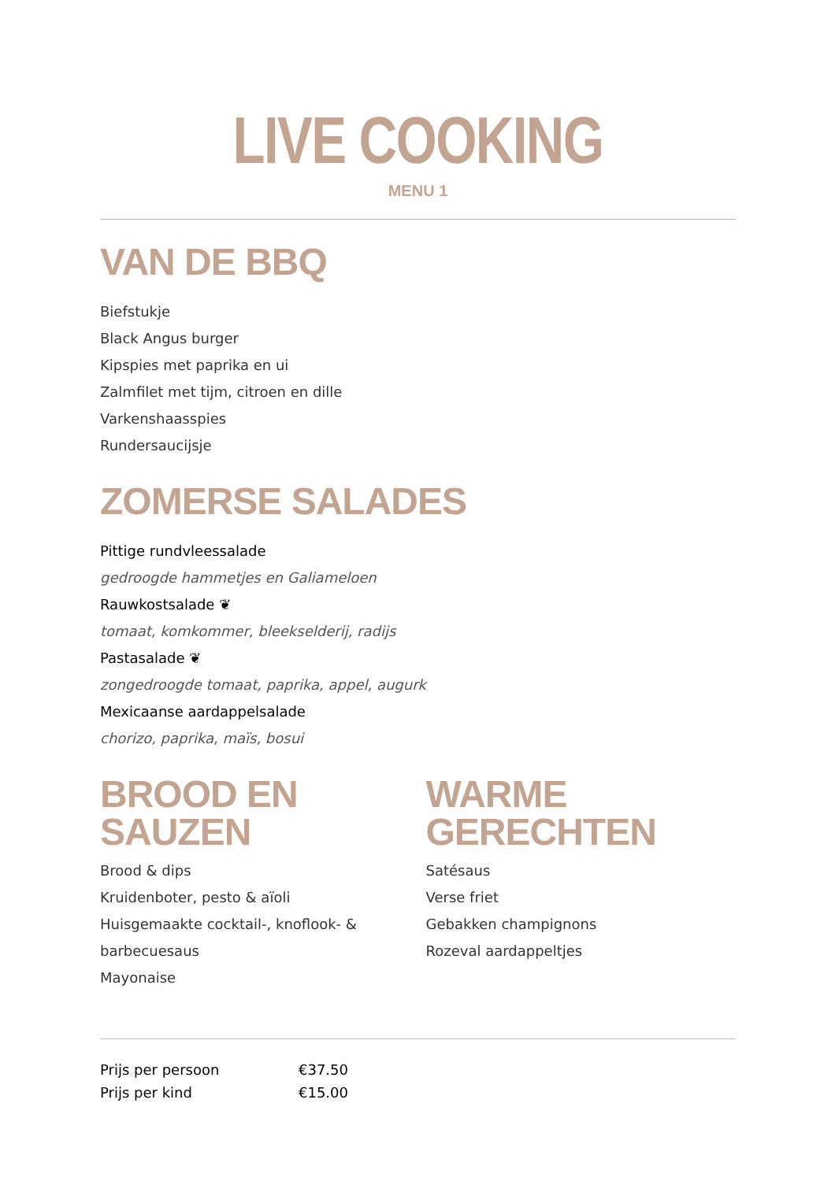LIVE COOKING
MENU 1
VAN DE BBQ
Biefstukje
Black Angus burger
Kipspies met paprika en ui
Zalmfilet met tijm, citroen en dille
Varkenshaasspies
Rundersaucijsje
ZOMERSE SALADES
Pittige rundvleessalade
gedroogde hammetjes en Galiameloen
Rauwkostsalade ❦
tomaat, komkommer, bleekselderij, radijs
Pastasalade ❦
zongedroogde tomaat, paprika, appel, augurk
Mexicaanse aardappelsalade
chorizo, paprika, maïs, bosui
BROOD EN SAUZEN
Brood & dips
Kruidenboter, pesto & aïoli
Huisgemaakte cocktail-, knoflook- & barbecuesaus
Mayonaise
WARME GERECHTEN
Satésaus
Verse friet
Gebakken champignons
Rozeval aardappeltjes
| Prijs per persoon | €37.50 |
| Prijs per kind | €15.00 |